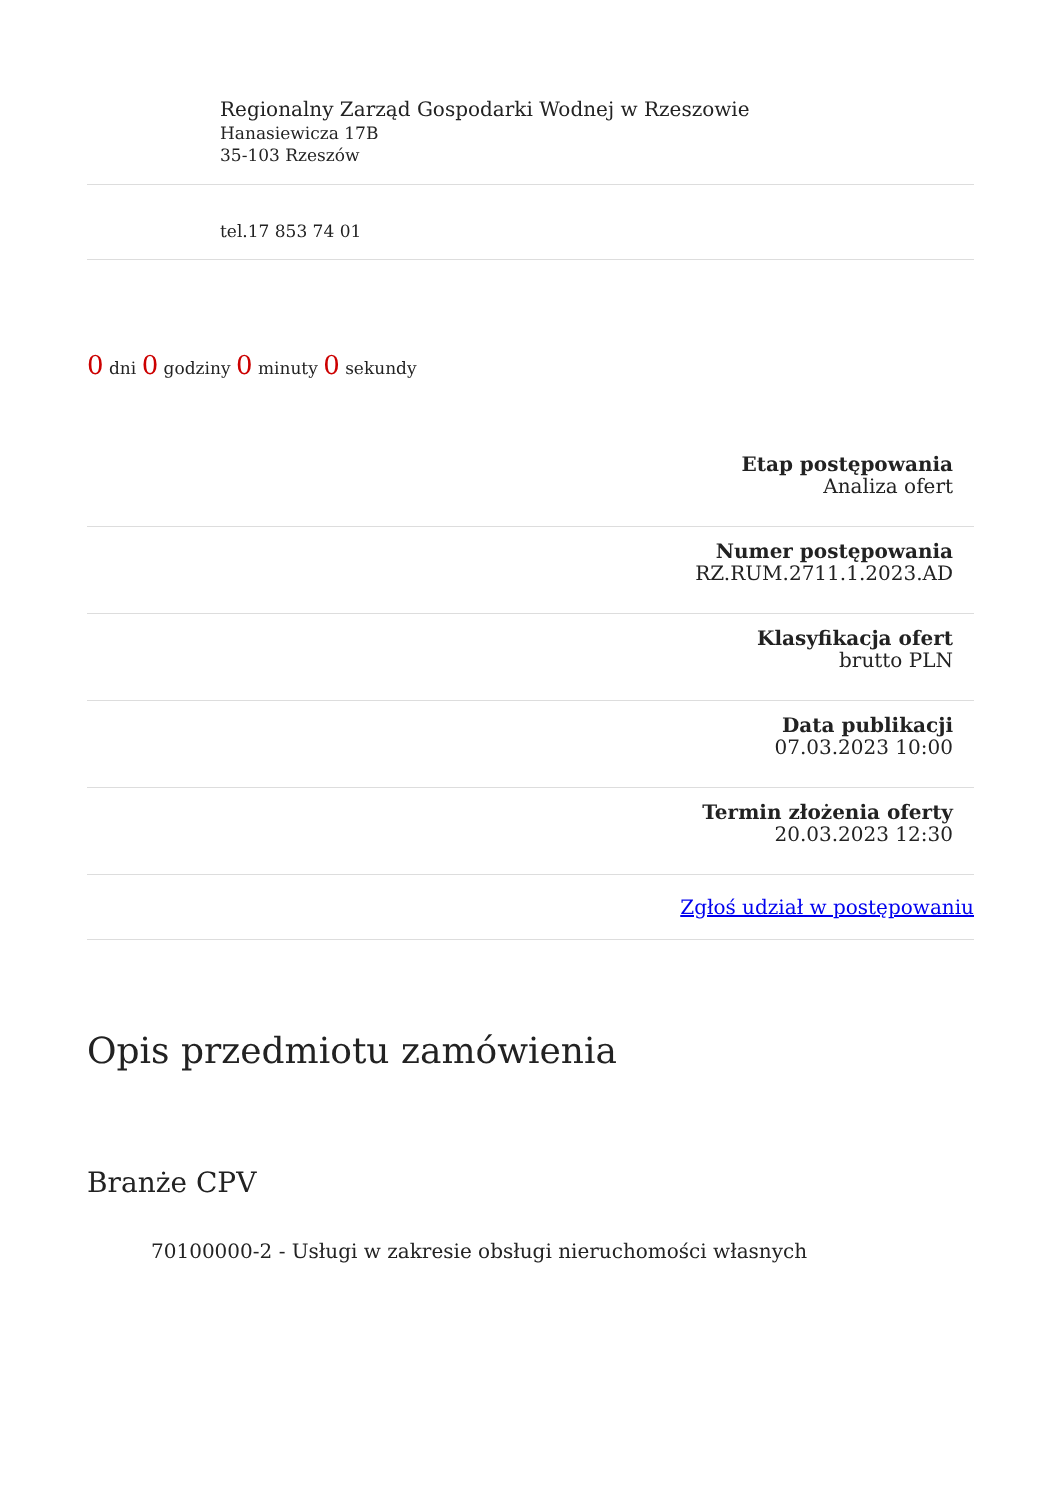Regionalny Zarząd Gospodarki Wodnej w Rzeszowie
Hanasiewicza 17B
35-103 Rzeszów
tel.17 853 74 01
0 dni 0 godziny 0 minuty 0 sekundy
Etap postępowania
Analiza ofert
Numer postępowania
RZ.RUM.2711.1.2023.AD
Klasyfikacja ofert
brutto PLN
Data publikacji
07.03.2023 10:00
Termin złożenia oferty
20.03.2023 12:30
Zgłoś udział w postępowaniu
Opis przedmiotu zamówienia
Branże CPV
70100000-2 - Usługi w zakresie obsługi nieruchomości własnych